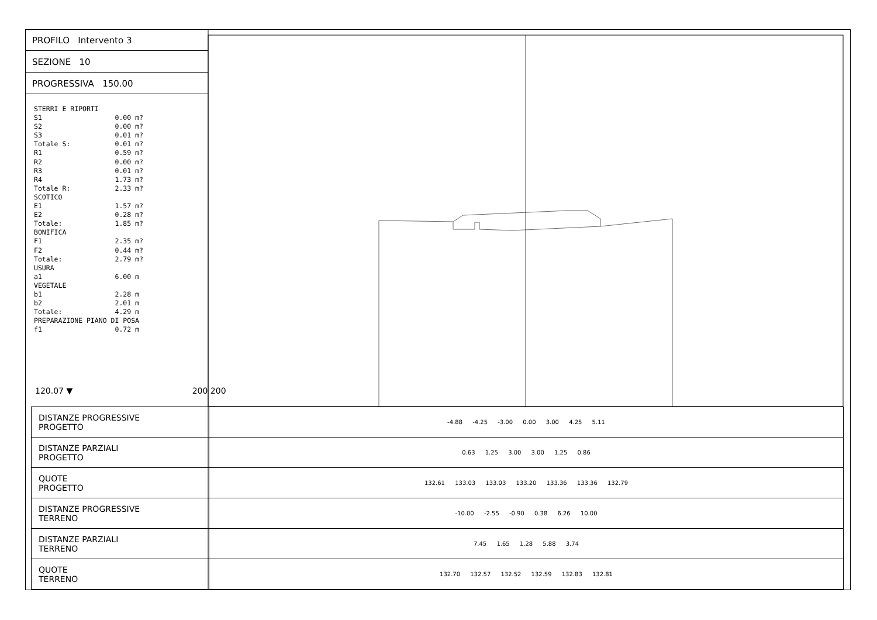PROFILO Intervento 3
SEZIONE 10
PROGRESSIVA 150.00
STERRI E RIPORTI S1 0.00 m? S2 0.00 m? S3 0.01 m? Totale S: 0.01 m? R1 0.59 m? R2 0.00 m? R3 0.01 m? R4 1.73 m? Totale R: 2.33 m? SCOTICO E1 1.57 m? E2 0.28 m? Totale: 1.85 m? BONIFICA F1 2.35 m? F2 0.44 m? Totale: 2.79 m? USURA a1 6.00 m VEGETALE b1 2.28 m b2 2.01 m Totale: 4.29 m PREPARAZIONE PIANO DI POSA f1 0.72 m
120.07 ▼ 200 200
| DISTANZE PROGRESSIVE PROGETTO | -4.88 -4.25 -3.00 0.00 3.00 4.25 5.11 |
| DISTANZE PARZIALI PROGETTO | 0.63 1.25 3.00 3.00 1.25 0.86 |
| QUOTE PROGETTO | 132.61 133.03 133.03 133.20 133.36 133.36 132.79 |
| DISTANZE PROGRESSIVE TERRENO | -10.00 -2.55 -0.90 0.38 6.26 10.00 |
| DISTANZE PARZIALI TERRENO | 7.45 1.65 1.28 5.88 3.74 |
| QUOTE TERRENO | 132.70 132.57 132.52 132.59 132.83 132.81 |